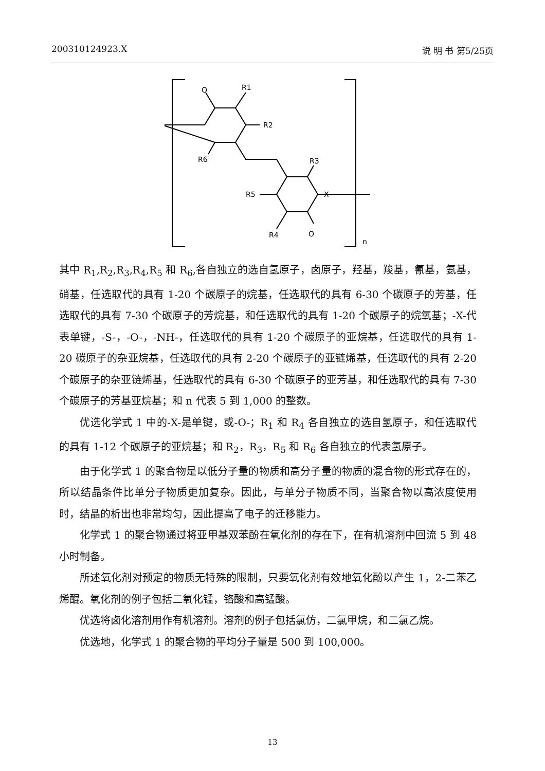200310124923.X 说 明 书 第5/25页
O
R1
R2
R6
R3
R5
X
R4
O
n
其中 R<sub>1</sub>,R<sub>2</sub>,R<sub>3</sub>,R<sub>4</sub>,R<sub>5</sub> 和 R<sub>6</sub>,各自独立的选自氢原子，卤原子，羟基，羧基，氰基，氨基，硝基，任选取代的具有 1-20 个碳原子的烷基，任选取代的具有 6-30 个碳原子的芳基，任选取代的具有 7-30 个碳原子的芳烷基，和任选取代的具有 1-20 个碳原子的烷氧基；-X-代表单键，-S-，-O-，-NH-，任选取代的具有 1-20 个碳原子的亚烷基，任选取代的具有 1-20 碳原子的杂亚烷基，任选取代的具有 2-20 个碳原子的亚链烯基，任选取代的具有 2-20 个碳原子的杂亚链烯基，任选取代的具有 6-30 个碳原子的亚芳基，和任选取代的具有 7-30 个碳原子的芳基亚烷基；和 n 代表 5 到 1,000 的整数。
优选化学式 1 中的-X-是单键，或-O-；R<sub>1</sub> 和 R<sub>4</sub> 各自独立的选自氢原子，和任选取代的具有 1-12 个碳原子的亚烷基；和 R<sub>2</sub>，R<sub>3</sub>，R<sub>5</sub> 和 R<sub>6</sub> 各自独立的代表氢原子。
由于化学式 1 的聚合物是以低分子量的物质和高分子量的物质的混合物的形式存在的，所以结晶条件比单分子物质更加复杂。因此，与单分子物质不同，当聚合物以高浓度使用时，结晶的析出也非常均匀，因此提高了电子的迁移能力。
化学式 1 的聚合物通过将亚甲基双苯酚在氧化剂的存在下，在有机溶剂中回流 5 到 48 小时制备。
所述氧化剂对预定的物质无特殊的限制，只要氧化剂有效地氧化酚以产生 1，2-二苯乙烯醌。氧化剂的例子包括二氧化锰，铬酸和高锰酸。
优选将卤化溶剂用作有机溶剂。溶剂的例子包括氯仿，二氯甲烷，和二氯乙烷。
优选地，化学式 1 的聚合物的平均分子量是 500 到 100,000。
13